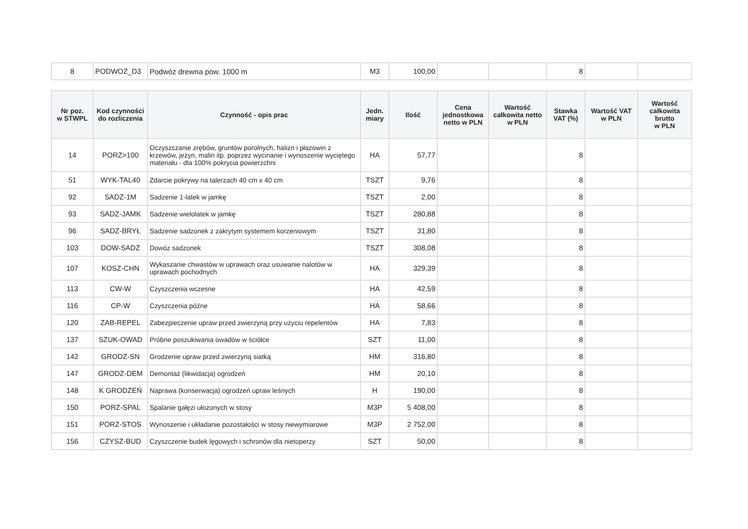| 8 | PODWOZ_D3 | Podwóz drewna pow. 1000 m | M3 | 100,00 | | | 8 | | |
| Nr poz. w STWPL | Kod czynności do rozliczenia | Czynność - opis prac | Jedn. miary | Ilość | Cena jednostkowa netto w PLN | Wartość całkowita netto w PLN | Stawka VAT (%) | Wartość VAT w PLN | Wartość całkowita brutto w PLN |
| --- | --- | --- | --- | --- | --- | --- | --- | --- | --- |
| 14 | PORZ>100 | Oczyszczanie zrębów, gruntów porolnych, halizn i płazowin z krzewów, jeżyn, malin itp. poprzez wycinanie i wynoszenie wyciętego materiału - dla 100% pokrycia powierzchni | HA | 57,77 | | | 8 | | |
| 51 | WYK-TAL40 | Zdarcie pokrywy na talerzach 40 cm x 40 cm | TSZT | 9,76 | | | 8 | | |
| 92 | SADZ-1M | Sadzenie 1-latek w jamkę | TSZT | 2,00 | | | 8 | | |
| 93 | SADZ-JAMK | Sadzenie wielolatek w jamkę | TSZT | 280,88 | | | 8 | | |
| 96 | SADZ-BRYŁ | Sadzenie sadzonek z zakrytym systemem korzeniowym | TSZT | 31,80 | | | 8 | | |
| 103 | DOW-SADZ | Dowóz sadzonek | TSZT | 308,08 | | | 8 | | |
| 107 | KOSZ-CHN | Wykaszanie chwastów w uprawach oraz usuwanie nalotów w uprawach pochodnych | HA | 329,39 | | | 8 | | |
| 113 | CW-W | Czyszczenia wczesne | HA | 42,59 | | | 8 | | |
| 116 | CP-W | Czyszczenia późne | HA | 58,66 | | | 8 | | |
| 120 | ZAB-REPEL | Zabezpieczenie upraw przed zwierzyną przy użyciu repelentów | HA | 7,83 | | | 8 | | |
| 137 | SZUK-OWAD | Próbne poszukiwania owadów w ściółce | SZT | 11,00 | | | 8 | | |
| 142 | GRODZ-SN | Grodzenie upraw przed zwierzyną siatką | HM | 316,80 | | | 8 | | |
| 147 | GRODZ-DEM | Demontaż (likwidacja) ogrodzeń | HM | 20,10 | | | 8 | | |
| 148 | K GRODZEŃ | Naprawa (konserwacja) ogrodzeń upraw leśnych | H | 190,00 | | | 8 | | |
| 150 | PORZ-SPAL | Spalanie gałęzi ułożonych w stosy | M3P | 5 408,00 | | | 8 | | |
| 151 | PORZ-STOS | Wynoszenie i układanie pozostałości w stosy niewymiarowe | M3P | 2 752,00 | | | 8 | | |
| 156 | CZYSZ-BUD | Czyszczenie budek lęgowych i schronów dla nietoperzy | SZT | 50,00 | | | 8 | | |